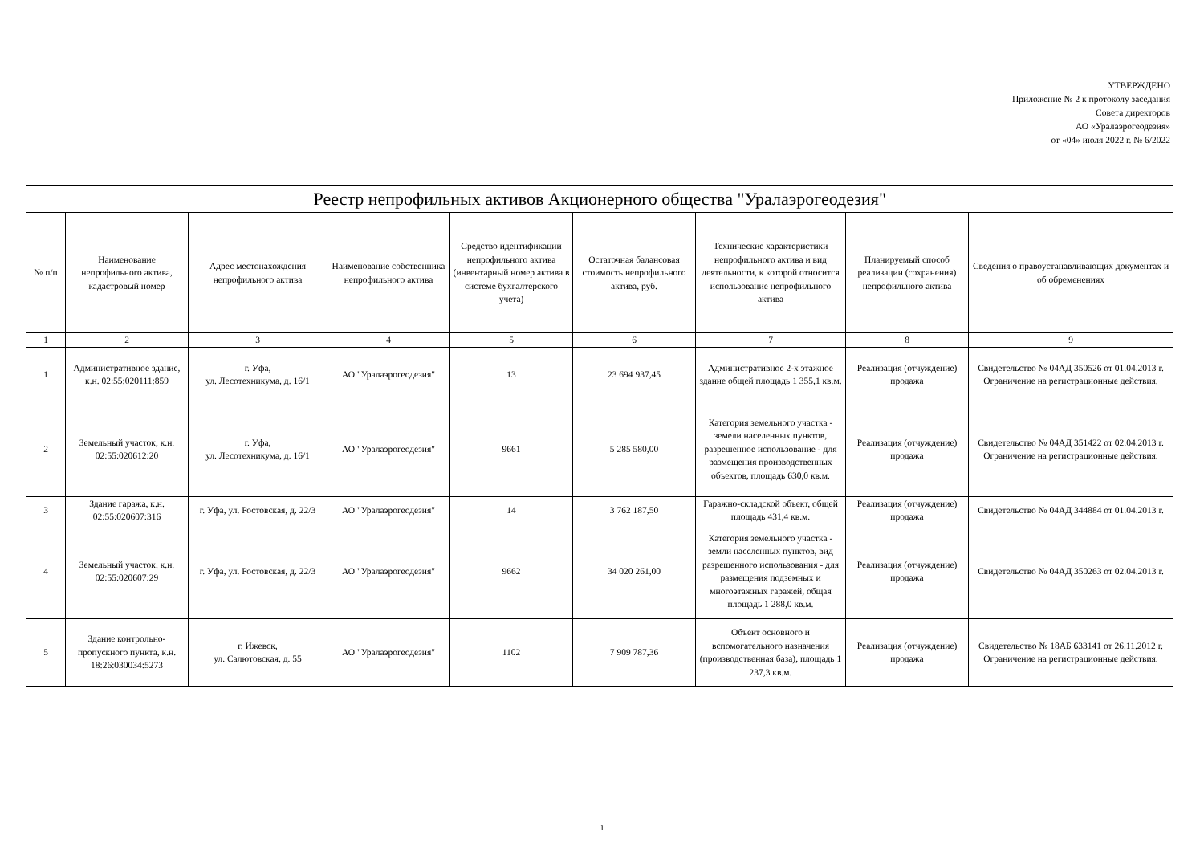УТВЕРЖДЕНО
Приложение № 2 к протоколу заседания
Совета директоров
АО «Уралаэрогеодезия»
от «04» июля 2022 г. № 6/2022
| Реестр непрофильных активов Акционерного общества "Уралаэрогеодезия" | | | | | | | | |
| --- | --- | --- | --- | --- | --- | --- | --- | --- |
| № п/п | Наименование непрофильного актива, кадастровый номер | Адрес местонахождения непрофильного актива | Наименование собственника непрофильного актива | Средство идентификации непрофильного актива (инвентарный номер актива в системе бухгалтерского учета) | Остаточная балансовая стоимость непрофильного актива, руб. | Технические характеристики непрофильного актива и вид деятельности, к которой относится использование непрофильного актива | Планируемый способ реализации (сохранения) непрофильного актива | Сведения о правоустанавливающих документах и об обременениях |
| 1 | 2 | 3 | 4 | 5 | 6 | 7 | 8 | 9 |
| 1 | Административное здание, к.н. 02:55:020111:859 | г. Уфа, ул. Лесотехникума, д. 16/1 | АО "Уралаэрогеодезия" | 13 | 23 694 937,45 | Административное 2-х этажное здание общей площадь 1 355,1 кв.м. | Реализация (отчуждение) продажа | Свидетельство № 04АД 350526 от 01.04.2013 г. Ограничение на регистрационные действия. |
| 2 | Земельный участок, к.н. 02:55:020612:20 | г. Уфа, ул. Лесотехникума, д. 16/1 | АО "Уралаэрогеодезия" | 9661 | 5 285 580,00 | Категория земельного участка - земели населенных пунктов, разрешенное использование - для размещения производственных объектов, площадь 630,0 кв.м. | Реализация (отчуждение) продажа | Свидетельство № 04АД 351422 от 02.04.2013 г. Ограничение на регистрационные действия. |
| 3 | Здание гаража, к.н. 02:55:020607:316 | г. Уфа, ул. Ростовская, д. 22/3 | АО "Уралаэрогеодезия" | 14 | 3 762 187,50 | Гаражно-складской объект, общей площадь 431,4 кв.м. | Реализация (отчуждение) продажа | Свидетельство № 04АД 344884 от 01.04.2013 г. |
| 4 | Земельный участок, к.н. 02:55:020607:29 | г. Уфа, ул. Ростовская, д. 22/3 | АО "Уралаэрогеодезия" | 9662 | 34 020 261,00 | Категория земельного участка - земли населенных пунктов, вид разрешенного использования - для размещения подземных и многоэтажных гаражей, общая площадь 1 288,0 кв.м. | Реализация (отчуждение) продажа | Свидетельство № 04АД 350263 от 02.04.2013 г. |
| 5 | Здание контрольно-пропускного пункта, к.н. 18:26:030034:5273 | г. Ижевск, ул. Салютовская, д. 55 | АО "Уралаэрогеодезия" | 1102 | 7 909 787,36 | Объект основного и вспомогательного назначения (производственная база), площадь 1 237,3 кв.м. | Реализация (отчуждение) продажа | Свидетельство № 18АБ 633141 от 26.11.2012 г. Ограничение на регистрационные действия. |
1